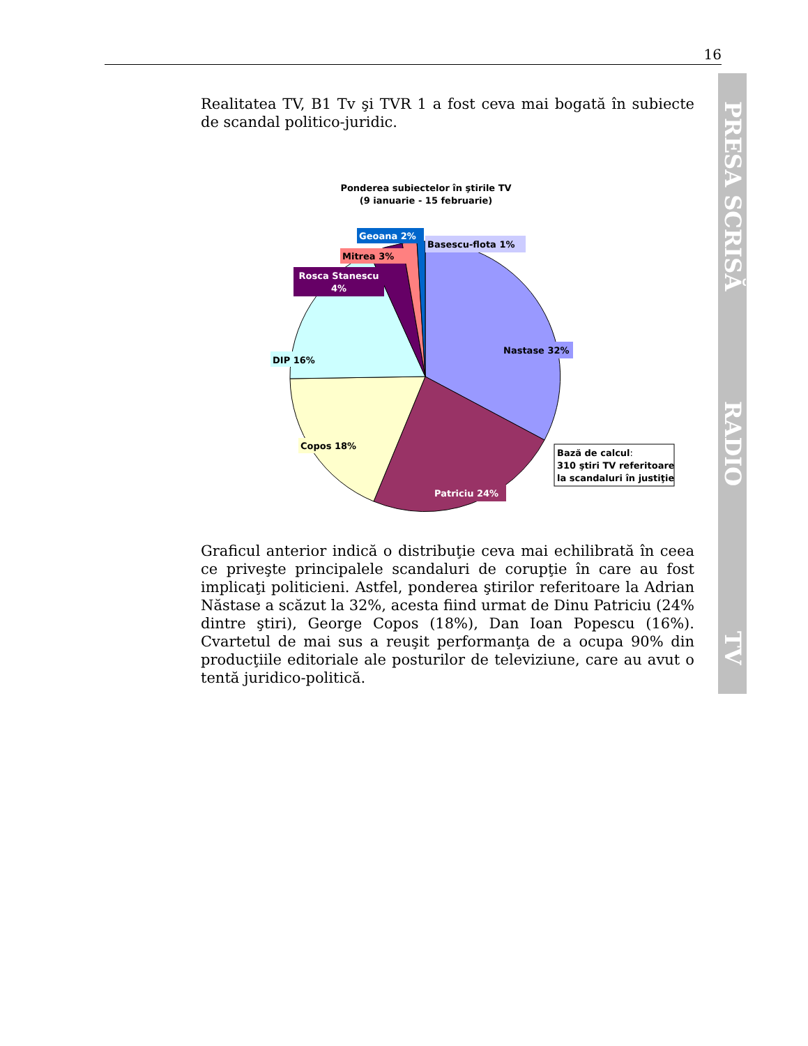16
PRESA SCRISĂ
RADIO
TV
Realitatea TV, B1 Tv şi TVR 1 a fost ceva mai bogată în subiecte de scandal politico-juridic.
Ponderea subiectelor în ştirile TV
(9 ianuarie - 15 februarie)
Nastase 32%
Patriciu 24%
Copos 18%
DIP 16%
Rosca Stanescu
4%
Mitrea 3%
Geoana 2%
Basescu-flota 1%
Bază de calcul:
310 ştiri TV referitoare
la scandaluri în justiţie
Graficul anterior indică o distribuţie ceva mai echilibrată în ceea ce priveşte principalele scandaluri de corupţie în care au fost implicaţi politicieni. Astfel, ponderea ştirilor referitoare la Adrian Năstase a scăzut la 32%, acesta fiind urmat de Dinu Patriciu (24% dintre ştiri), George Copos (18%), Dan Ioan Popescu (16%). Cvartetul de mai sus a reuşit performanţa de a ocupa 90% din producţiile editoriale ale posturilor de televiziune, care au avut o tentă juridico-politică.